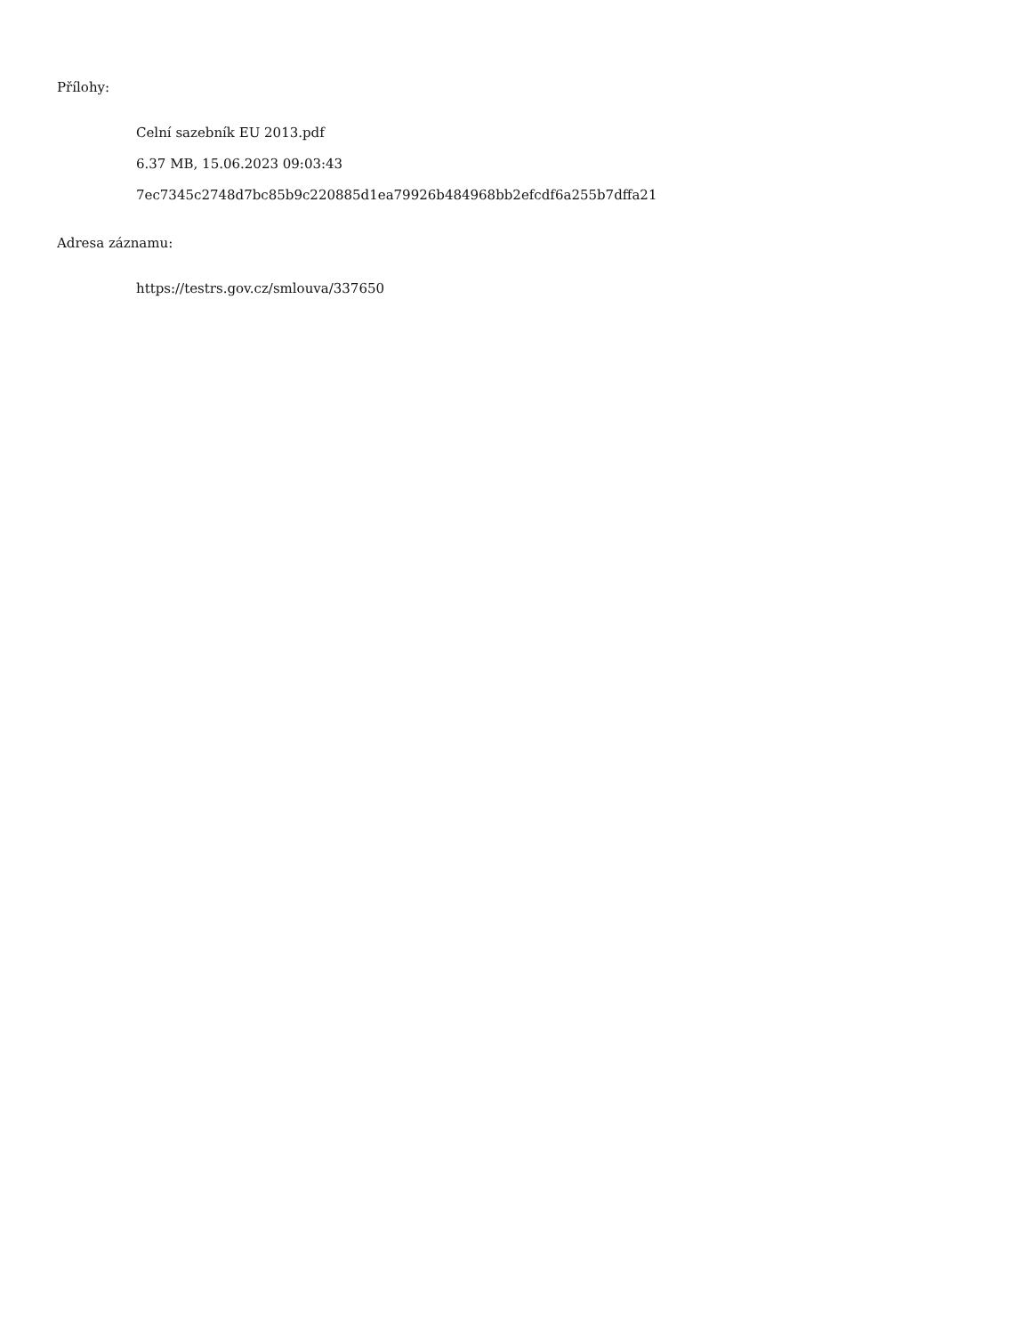Přílohy:
Celní sazebník EU 2013.pdf
6.37 MB, 15.06.2023 09:03:43
7ec7345c2748d7bc85b9c220885d1ea79926b484968bb2efcdf6a255b7dffa21
Adresa záznamu:
https://testrs.gov.cz/smlouva/337650